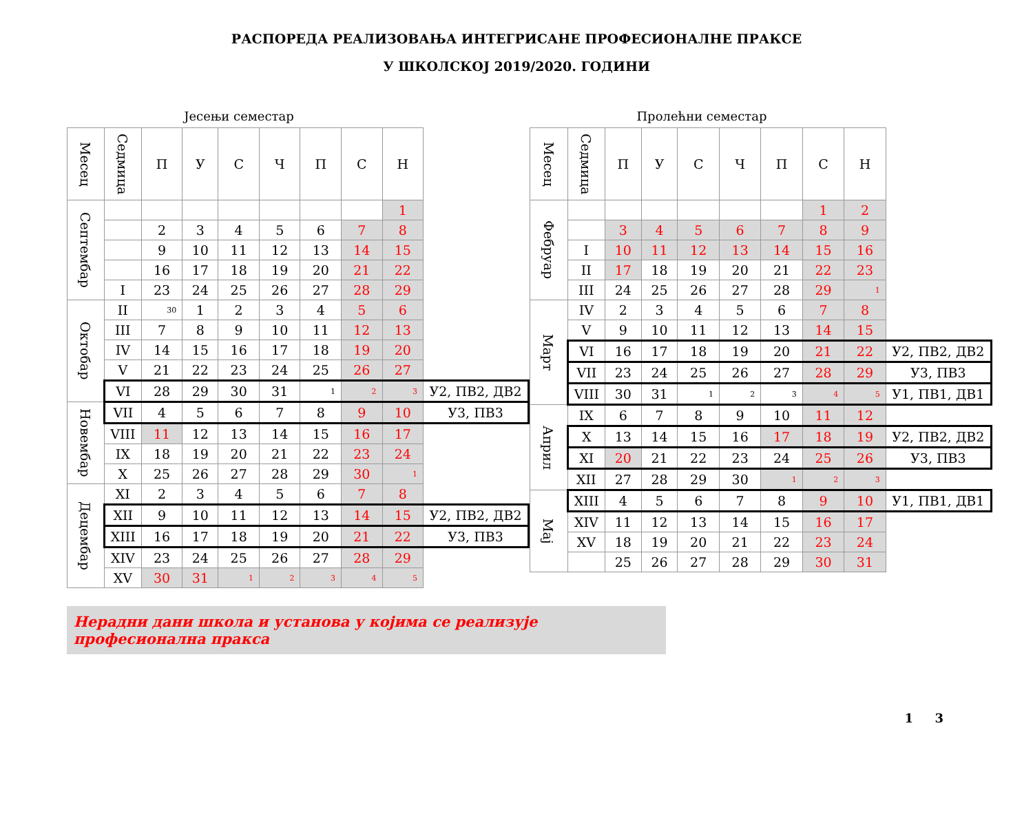РАСПОРЕДА РЕАЛИЗОВАЊА ИНТЕГРИСАНЕ ПРОФЕСИОНАЛНЕ ПРАКСЕ
У ШКОЛСКОЈ 2019/2020. ГОДИНИ
Јесењи семестар
| Месец | Седмица | П | У | С | Ч | П | С | Н | |
| Септембар | | | | | | | | 1 | |
| | | 2 | 3 | 4 | 5 | 6 | 7 | 8 | |
| | | 9 | 10 | 11 | 12 | 13 | 14 | 15 | |
| | | 16 | 17 | 18 | 19 | 20 | 21 | 22 | |
| | I | 23 | 24 | 25 | 26 | 27 | 28 | 29 | |
| Октобар | II | 30 | 1 | 2 | 3 | 4 | 5 | 6 | |
| | III | 7 | 8 | 9 | 10 | 11 | 12 | 13 | |
| | IV | 14 | 15 | 16 | 17 | 18 | 19 | 20 | |
| | V | 21 | 22 | 23 | 24 | 25 | 26 | 27 | |
| | VI | 28 | 29 | 30 | 31 | 1 | 2 | 3 | У2, ПВ2, ДВ2 |
| Новембар | VII | 4 | 5 | 6 | 7 | 8 | 9 | 10 | У3, ПВ3 |
| | VIII | 11 | 12 | 13 | 14 | 15 | 16 | 17 | |
| | IX | 18 | 19 | 20 | 21 | 22 | 23 | 24 | |
| | X | 25 | 26 | 27 | 28 | 29 | 30 | 1 | |
| Децембар | XI | 2 | 3 | 4 | 5 | 6 | 7 | 8 | |
| | XII | 9 | 10 | 11 | 12 | 13 | 14 | 15 | У2, ПВ2, ДВ2 |
| | XIII | 16 | 17 | 18 | 19 | 20 | 21 | 22 | У3, ПВ3 |
| | XIV | 23 | 24 | 25 | 26 | 27 | 28 | 29 | |
| | XV | 30 | 31 | 1 | 2 | 3 | 4 | 5 | |
Пролећни семестар
| Месец | Седмица | П | У | С | Ч | П | С | Н | |
| Фебруар | | | | | | | 1 | 2 | |
| | | 3 | 4 | 5 | 6 | 7 | 8 | 9 | |
| | I | 10 | 11 | 12 | 13 | 14 | 15 | 16 | |
| | II | 17 | 18 | 19 | 20 | 21 | 22 | 23 | |
| | III | 24 | 25 | 26 | 27 | 28 | 29 | 1 | |
| Март | IV | 2 | 3 | 4 | 5 | 6 | 7 | 8 | |
| | V | 9 | 10 | 11 | 12 | 13 | 14 | 15 | |
| | VI | 16 | 17 | 18 | 19 | 20 | 21 | 22 | У2, ПВ2, ДВ2 |
| | VII | 23 | 24 | 25 | 26 | 27 | 28 | 29 | У3, ПВ3 |
| | VIII | 30 | 31 | 1 | 2 | 3 | 4 | 5 | У1, ПВ1, ДВ1 |
| Април | IX | 6 | 7 | 8 | 9 | 10 | 11 | 12 | |
| | X | 13 | 14 | 15 | 16 | 17 | 18 | 19 | У2, ПВ2, ДВ2 |
| | XI | 20 | 21 | 22 | 23 | 24 | 25 | 26 | У3, ПВ3 |
| | XII | 27 | 28 | 29 | 30 | 1 | 2 | 3 | |
| Мај | XIII | 4 | 5 | 6 | 7 | 8 | 9 | 10 | У1, ПВ1, ДВ1 |
| | XIV | 11 | 12 | 13 | 14 | 15 | 16 | 17 | |
| | XV | 18 | 19 | 20 | 21 | 22 | 23 | 24 | |
| | | 25 | 26 | 27 | 28 | 29 | 30 | 31 | |
Нерадни дани школа и установа у којима се реализује професионална пракса
1 3